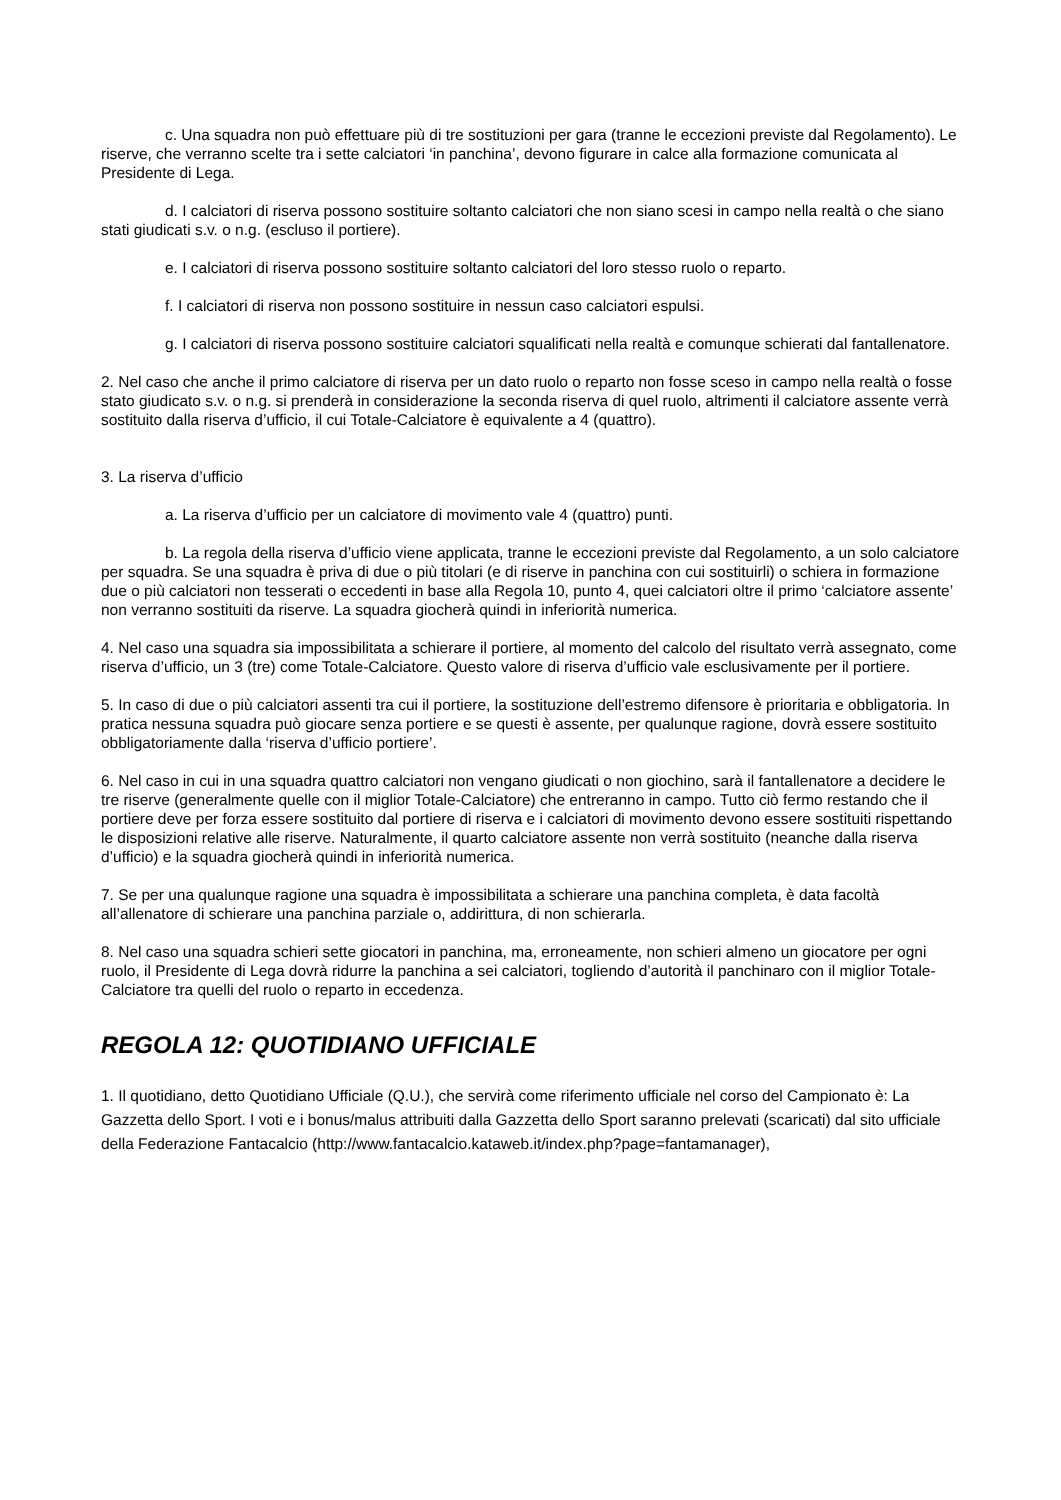c. Una squadra non può effettuare più di tre sostituzioni per gara (tranne le eccezioni previste dal Regolamento). Le riserve, che verranno scelte tra i sette calciatori ‘in panchina’, devono figurare in calce alla formazione comunicata al Presidente di Lega.
d. I calciatori di riserva possono sostituire soltanto calciatori che non siano scesi in campo nella realtà o che siano stati giudicati s.v. o n.g. (escluso il portiere).
e. I calciatori di riserva possono sostituire soltanto calciatori del loro stesso ruolo o reparto.
f. I calciatori di riserva non possono sostituire in nessun caso calciatori espulsi.
g. I calciatori di riserva possono sostituire calciatori squalificati nella realtà e comunque schierati dal fantallenatore.
2. Nel caso che anche il primo calciatore di riserva per un dato ruolo o reparto non fosse sceso in campo nella realtà o fosse stato giudicato s.v. o n.g. si prenderà in considerazione la seconda riserva di quel ruolo, altrimenti il calciatore assente verrà sostituito dalla riserva d’ufficio, il cui Totale-Calciatore è equivalente a 4 (quattro).
3. La riserva d’ufficio
a. La riserva d’ufficio per un calciatore di movimento vale 4 (quattro) punti.
b. La regola della riserva d’ufficio viene applicata, tranne le eccezioni previste dal Regolamento, a un solo calciatore per squadra. Se una squadra è priva di due o più titolari (e di riserve in panchina con cui sostituirli) o schiera in formazione due o più calciatori non tesserati o eccedenti in base alla Regola 10, punto 4, quei calciatori oltre il primo ‘calciatore assente’ non verranno sostituiti da riserve. La squadra giocherà quindi in inferiorità numerica.
4. Nel caso una squadra sia impossibilitata a schierare il portiere, al momento del calcolo del risultato verrà assegnato, come riserva d’ufficio, un 3 (tre) come Totale-Calciatore. Questo valore di riserva d’ufficio vale esclusivamente per il portiere.
5. In caso di due o più calciatori assenti tra cui il portiere, la sostituzione dell’estremo difensore è prioritaria e obbligatoria. In pratica nessuna squadra può giocare senza portiere e se questi è assente, per qualunque ragione, dovrà essere sostituito obbligatoriamente dalla ‘riserva d’ufficio portiere’.
6. Nel caso in cui in una squadra quattro calciatori non vengano giudicati o non giochino, sarà il fantallenatore a decidere le tre riserve (generalmente quelle con il miglior Totale-Calciatore) che entreranno in campo. Tutto ciò fermo restando che il portiere deve per forza essere sostituito dal portiere di riserva e i calciatori di movimento devono essere sostituiti rispettando le disposizioni relative alle riserve. Naturalmente, il quarto calciatore assente non verrà sostituito (neanche dalla riserva d’ufficio) e la squadra giocherà quindi in inferiorità numerica.
7. Se per una qualunque ragione una squadra è impossibilitata a schierare una panchina completa, è data facoltà all’allenatore di schierare una panchina parziale o, addirittura, di non schierarla.
8. Nel caso una squadra schieri sette giocatori in panchina, ma, erroneamente, non schieri almeno un giocatore per ogni ruolo, il Presidente di Lega dovrà ridurre la panchina a sei calciatori, togliendo d’autorità il panchinaro con il miglior Totale-Calciatore tra quelli del ruolo o reparto in eccedenza.
REGOLA 12: QUOTIDIANO UFFICIALE
1. Il quotidiano, detto Quotidiano Ufficiale (Q.U.), che servirà come riferimento ufficiale nel corso del Campionato è: La Gazzetta dello Sport. I voti e i bonus/malus attribuiti dalla Gazzetta dello Sport saranno prelevati (scaricati) dal sito ufficiale della Federazione Fantacalcio (http://www.fantacalcio.kataweb.it/index.php?page=fantamanager),